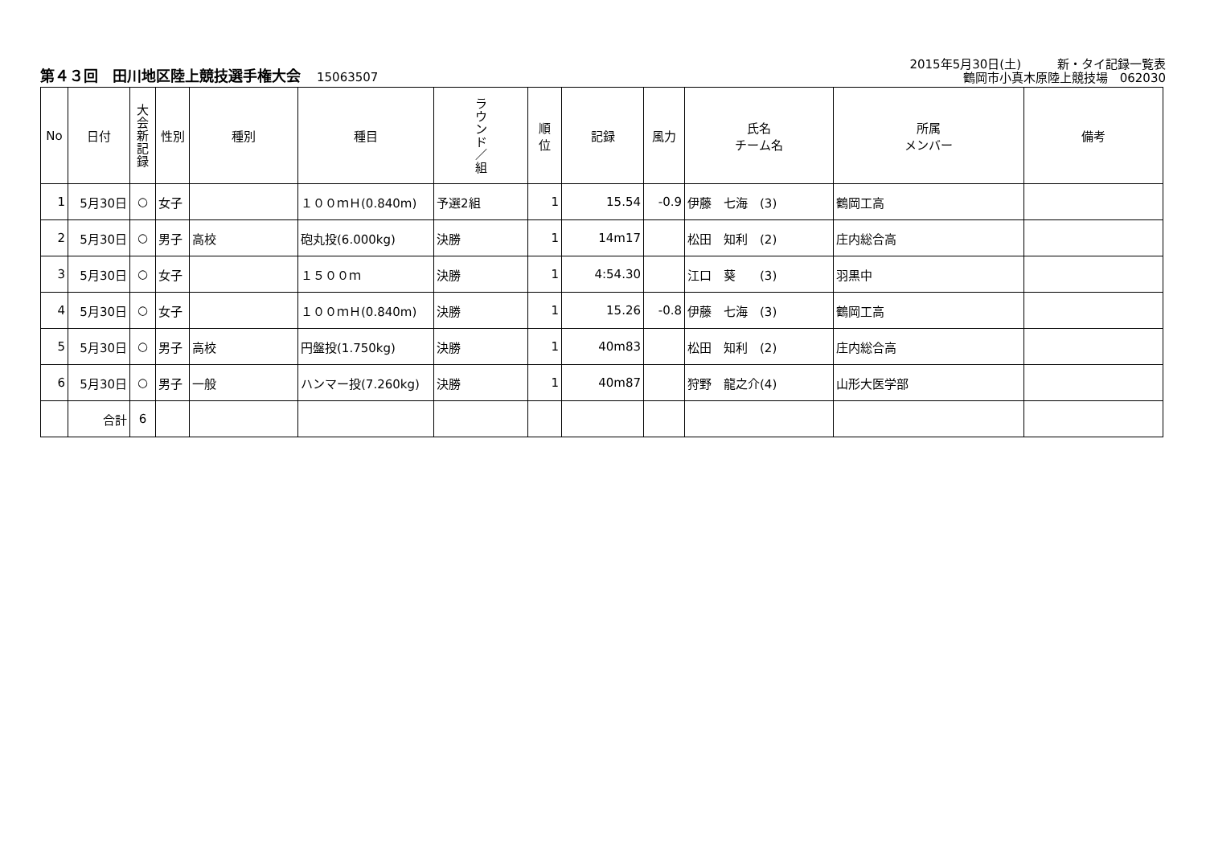第４３回　田川地区陸上競技選手権大会 15063507
2015年5月30日(土)　　　新・タイ記録一覧表
鶴岡市小真木原陸上競技場　062030
| No | 日付 | 大 会 新 記 録 | 性別 | 種別 | 種目 | ラ ウ ン ド ／ 組 | 順 位 | 記録 | 風力 | 氏名 チーム名 | 所属 メンバー | 備考 |
| --- | --- | --- | --- | --- | --- | --- | --- | --- | --- | --- | --- | --- |
| 1 | 5月30日 | ○ | 女子 | | １００ｍＨ(0.840m) | 予選2組 | 1 | 15.54 | -0.9 | 伊藤 七海 (3) | 鶴岡工高 | |
| 2 | 5月30日 | ○ | 男子 | 高校 | 砲丸投(6.000kg) | 決勝 | 1 | 14m17 | | 松田 知利 (2) | 庄内総合高 | |
| 3 | 5月30日 | ○ | 女子 | | １５００ｍ | 決勝 | 1 | 4:54.30 | | 江口 葵 (3) | 羽黒中 | |
| 4 | 5月30日 | ○ | 女子 | | １００ｍＨ(0.840m) | 決勝 | 1 | 15.26 | -0.8 | 伊藤 七海 (3) | 鶴岡工高 | |
| 5 | 5月30日 | ○ | 男子 | 高校 | 円盤投(1.750kg) | 決勝 | 1 | 40m83 | | 松田 知利 (2) | 庄内総合高 | |
| 6 | 5月30日 | ○ | 男子 | 一般 | ハンマー投(7.260kg) | 決勝 | 1 | 40m87 | | 狩野 龍之介(4) | 山形大医学部 | |
| | 合計 | 6 | | | | | | | | | | |